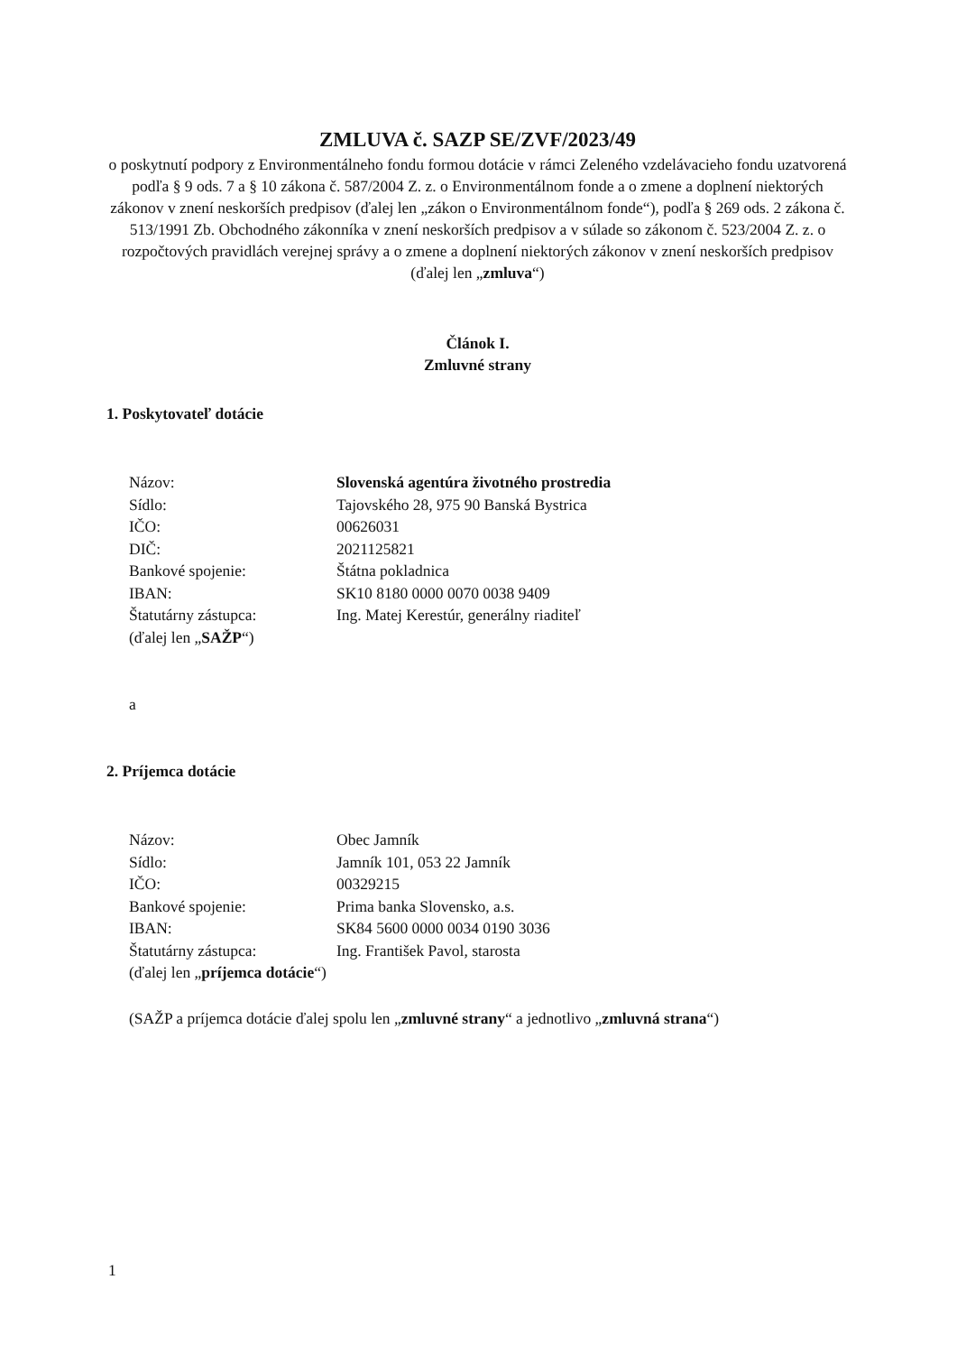ZMLUVA č. SAZP SE/ZVF/2023/49
o poskytnutí podpory z Environmentálneho fondu formou dotácie v rámci Zeleného vzdelávacieho fondu uzatvorená podľa § 9 ods. 7 a § 10 zákona č. 587/2004 Z. z. o Environmentálnom fonde a o zmene a doplnení niektorých zákonov v znení neskorších predpisov (ďalej len „zákon o Environmentálnom fonde“), podľa § 269 ods. 2 zákona č. 513/1991 Zb. Obchodného zákonníka v znení neskorších predpisov a v súlade so zákonom č. 523/2004 Z. z. o rozpočtových pravidlách verejnej správy a o zmene a doplnení niektorých zákonov v znení neskorších predpisov (ďalej len „zmluva“)
Článok I.
Zmluvné strany
1. Poskytovateľ dotácie
| Názov: | Slovenská agentúra životného prostredia |
| Sídlo: | Tajovského 28, 975 90 Banská Bystrica |
| IČO: | 00626031 |
| DIČ: | 2021125821 |
| Bankové spojenie: | Štátna pokladnica |
| IBAN: | SK10 8180 0000 0070 0038 9409 |
| Štatutárny zástupca: | Ing. Matej Kerestúr, generálny riaditeľ |
| (ďalej len „ SAŽP “) | |
a
2. Príjemca dotácie
| Názov: | Obec Jamník |
| Sídlo: | Jamník 101, 053 22 Jamník |
| IČO: | 00329215 |
| Bankové spojenie: | Prima banka Slovensko, a.s. |
| IBAN: | SK84 5600 0000 0034 0190 3036 |
| Štatutárny zástupca: | Ing. František Pavol, starosta |
| (ďalej len „ príjemca dotácie “) | |
(SAŽP a príjemca dotácie ďalej spolu len „zmluvné strany“ a jednotlivo „zmluvná strana“)
1